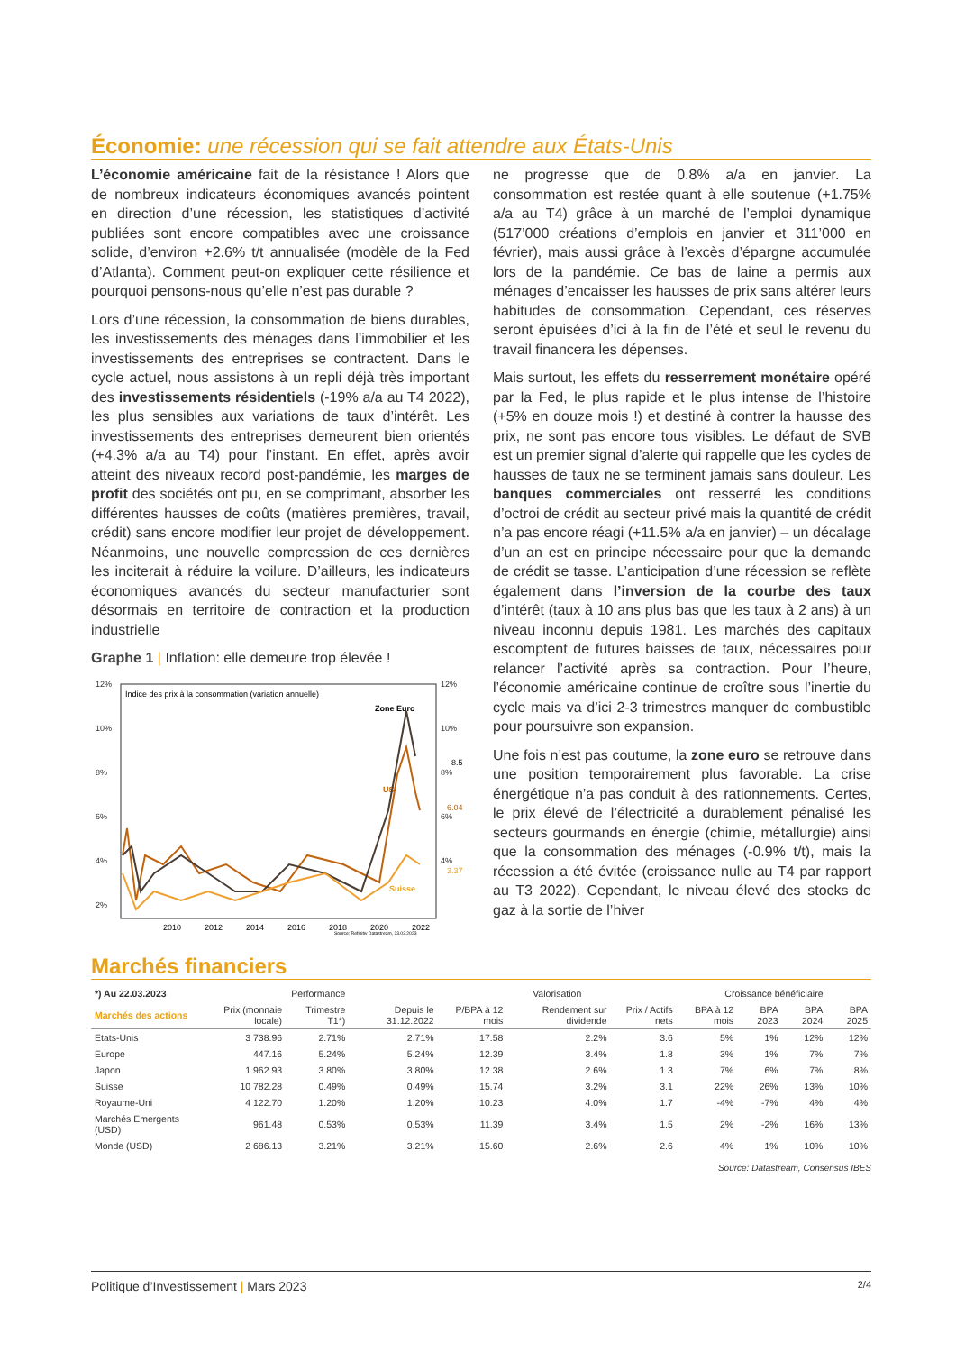Économie: une récession qui se fait attendre aux États-Unis
L’économie américaine fait de la résistance ! Alors que de nombreux indicateurs économiques avancés pointent en direction d’une récession, les statistiques d’activité publiées sont encore compatibles avec une croissance solide, d’environ +2.6% t/t annualisée (modèle de la Fed d’Atlanta). Comment peut-on expliquer cette résilience et pourquoi pensons-nous qu’elle n’est pas durable ?
Lors d’une récession, la consommation de biens durables, les investissements des ménages dans l’immobilier et les investissements des entreprises se contractent. Dans le cycle actuel, nous assistons à un repli déjà très important des investissements résidentiels (-19% a/a au T4 2022), les plus sensibles aux variations de taux d’intérêt. Les investissements des entreprises demeurent bien orientés (+4.3% a/a au T4) pour l’instant. En effet, après avoir atteint des niveaux record post-pandémie, les marges de profit des sociétés ont pu, en se comprimant, absorber les différentes hausses de coûts (matières premières, travail, crédit) sans encore modifier leur projet de développement. Néanmoins, une nouvelle compression de ces dernières les inciterait à réduire la voilure. D’ailleurs, les indicateurs économiques avancés du secteur manufacturier sont désormais en territoire de contraction et la production industrielle
Graphe 1 | Inflation: elle demeure trop élevée !
Indice des prix à la consommation (variation annuelle)
12%
10%
8%
6%
4%
2%
0
12%
10%
8%
6%
4%
2010
2012
2014
2016
2018
2020
2022
Zone Euro
US
Suisse
8.5
6.04
3.37
Source: Refinitiv Datastream, 23.03.2023
ne progresse que de 0.8% a/a en janvier. La consommation est restée quant à elle soutenue (+1.75% a/a au T4) grâce à un marché de l’emploi dynamique (517’000 créations d’emplois en janvier et 311’000 en février), mais aussi grâce à l’excès d’épargne accumulée lors de la pandémie. Ce bas de laine a permis aux ménages d’encaisser les hausses de prix sans altérer leurs habitudes de consommation. Cependant, ces réserves seront épuisées d’ici à la fin de l’été et seul le revenu du travail financera les dépenses.
Mais surtout, les effets du resserrement monétaire opéré par la Fed, le plus rapide et le plus intense de l’histoire (+5% en douze mois !) et destiné à contrer la hausse des prix, ne sont pas encore tous visibles. Le défaut de SVB est un premier signal d’alerte qui rappelle que les cycles de hausses de taux ne se terminent jamais sans douleur. Les banques commerciales ont resserré les conditions d’octroi de crédit au secteur privé mais la quantité de crédit n’a pas encore réagi (+11.5% a/a en janvier) – un décalage d’un an est en principe nécessaire pour que la demande de crédit se tasse. L’anticipation d’une récession se reflète également dans l’inversion de la courbe des taux d’intérêt (taux à 10 ans plus bas que les taux à 2 ans) à un niveau inconnu depuis 1981. Les marchés des capitaux escomptent de futures baisses de taux, nécessaires pour relancer l’activité après sa contraction. Pour l’heure, l’économie américaine continue de croître sous l’inertie du cycle mais va d’ici 2-3 trimestres manquer de combustible pour poursuivre son expansion.
Une fois n’est pas coutume, la zone euro se retrouve dans une position temporairement plus favorable. La crise énergétique n’a pas conduit à des rationnements. Certes, le prix élevé de l’électricité a durablement pénalisé les secteurs gourmands en énergie (chimie, métallurgie) ainsi que la consommation des ménages (-0.9% t/t), mais la récession a été évitée (croissance nulle au T4 par rapport au T3 2022). Cependant, le niveau élevé des stocks de gaz à la sortie de l’hiver
Marchés financiers
| *) Au 22.03.2023 | Performance | | | Valorisation | | | Croissance bénéficiaire | | | |
| --- | --- | --- | --- | --- | --- | --- | --- | --- | --- | --- |
| Marchés des actions | Prix (monnaie locale) | Trimestre T1*) | Depuis le 31.12.2022 | P/BPA à 12 mois | Rendement sur dividende | Prix / Actifs nets | BPA à 12 mois | BPA 2023 | BPA 2024 | BPA 2025 |
| Etats-Unis | 3 738.96 | 2.71% | 2.71% | 17.58 | 2.2% | 3.6 | 5% | 1% | 12% | 12% |
| Europe | 447.16 | 5.24% | 5.24% | 12.39 | 3.4% | 1.8 | 3% | 1% | 7% | 7% |
| Japon | 1 962.93 | 3.80% | 3.80% | 12.38 | 2.6% | 1.3 | 7% | 6% | 7% | 8% |
| Suisse | 10 782.28 | 0.49% | 0.49% | 15.74 | 3.2% | 3.1 | 22% | 26% | 13% | 10% |
| Royaume-Uni | 4 122.70 | 1.20% | 1.20% | 10.23 | 4.0% | 1.7 | -4% | -7% | 4% | 4% |
| Marchés Emergents (USD) | 961.48 | 0.53% | 0.53% | 11.39 | 3.4% | 1.5 | 2% | -2% | 16% | 13% |
| Monde (USD) | 2 686.13 | 3.21% | 3.21% | 15.60 | 2.6% | 2.6 | 4% | 1% | 10% | 10% |
Source: Datastream, Consensus IBES
Politique d’Investissement | Mars 2023 2/4